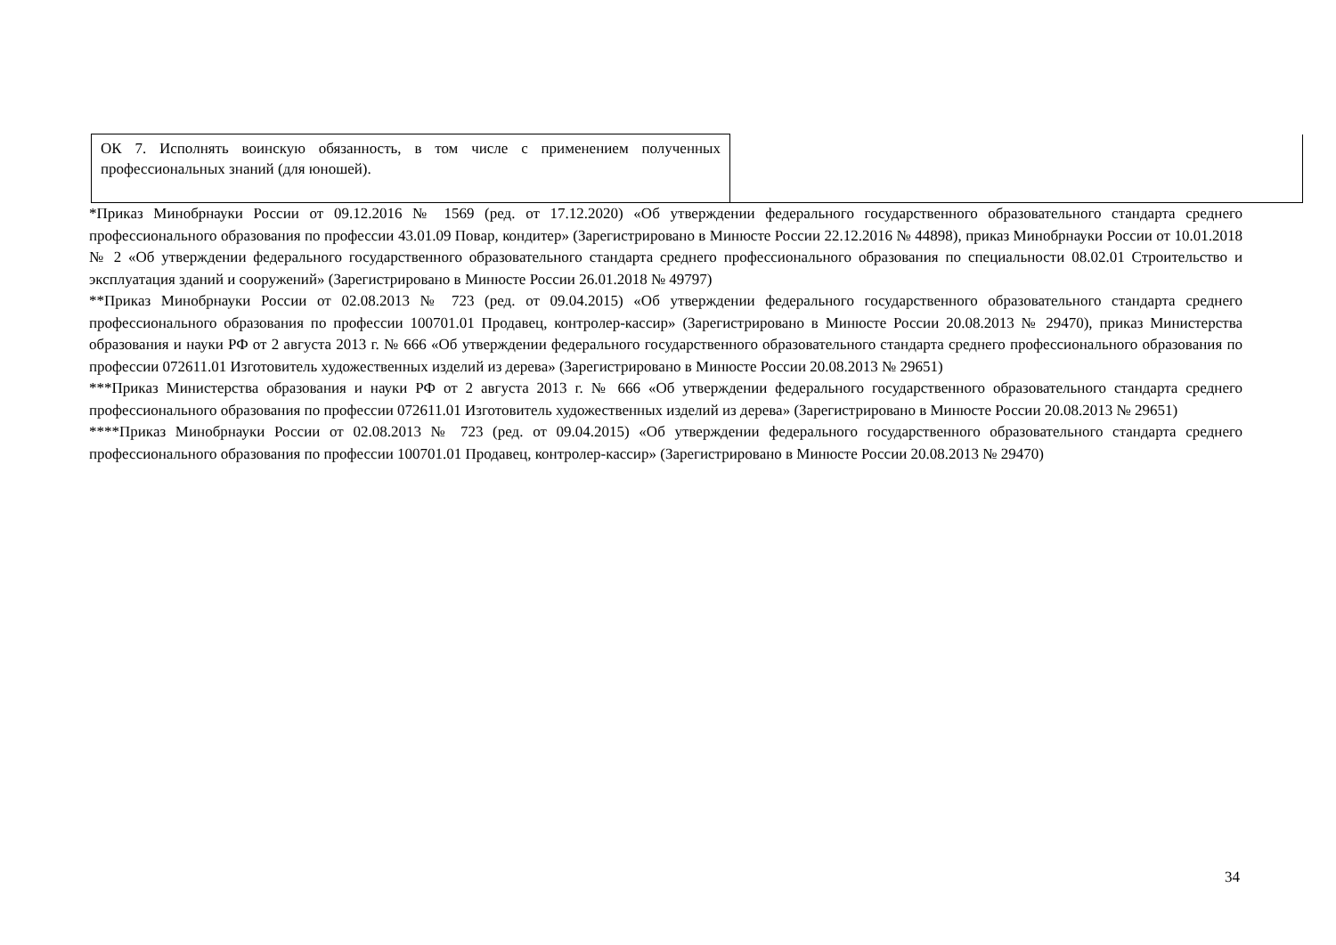| ОК 7. Исполнять воинскую обязанность, в том числе с применением полученных профессиональных знаний (для юношей). | |
*Приказ Минобрнауки России от 09.12.2016 № 1569 (ред. от 17.12.2020) «Об утверждении федерального государственного образовательного стандарта среднего профессионального образования по профессии 43.01.09 Повар, кондитер» (Зарегистрировано в Минюсте России 22.12.2016 № 44898), приказ Минобрнауки России от 10.01.2018 № 2 «Об утверждении федерального государственного образовательного стандарта среднего профессионального образования по специальности 08.02.01 Строительство и эксплуатация зданий и сооружений» (Зарегистрировано в Минюсте России 26.01.2018 № 49797)
**Приказ Минобрнауки России от 02.08.2013 № 723 (ред. от 09.04.2015) «Об утверждении федерального государственного образовательного стандарта среднего профессионального образования по профессии 100701.01 Продавец, контролер-кассир» (Зарегистрировано в Минюсте России 20.08.2013 № 29470), приказ Министерства образования и науки РФ от 2 августа 2013 г. № 666 «Об утверждении федерального государственного образовательного стандарта среднего профессионального образования по профессии 072611.01 Изготовитель художественных изделий из дерева» (Зарегистрировано в Минюсте России 20.08.2013 № 29651)
***Приказ Министерства образования и науки РФ от 2 августа 2013 г. № 666 «Об утверждении федерального государственного образовательного стандарта среднего профессионального образования по профессии 072611.01 Изготовитель художественных изделий из дерева» (Зарегистрировано в Минюсте России 20.08.2013 № 29651)
****Приказ Минобрнауки России от 02.08.2013 № 723 (ред. от 09.04.2015) «Об утверждении федерального государственного образовательного стандарта среднего профессионального образования по профессии 100701.01 Продавец, контролер-кассир» (Зарегистрировано в Минюсте России 20.08.2013 № 29470)
34